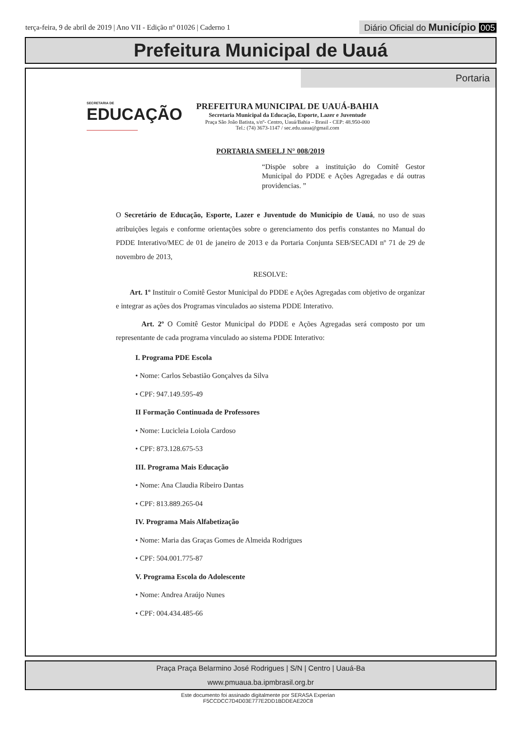terça-feira, 9 de abril de 2019 | Ano VII - Edição nº 01026 | Caderno 1
Diário Oficial do Município 005
Prefeitura Municipal de Uauá
Portaria
SECRETARIA DE
EDUCAÇÃO
PREFEITURA MUNICIPAL DE UAUÁ-BAHIA
Secretaria Municipal da Educação, Esporte, Lazer e Juventude
Praça São João Batista, s/nº- Centro, Uauá/Bahia – Brasil - CEP: 48.950-000
Tel.: (74) 3673-1147 / sec.edu.uaua@gmail.com
PORTARIA SMEELJ N° 008/2019
“Dispõe sobre a instituição do Comitê Gestor Municipal do PDDE e Ações Agregadas e dá outras providencias. ”
O Secretário de Educação, Esporte, Lazer e Juventude do Município de Uauá, no uso de suas atribuições legais e conforme orientações sobre o gerenciamento dos perfis constantes no Manual do PDDE Interativo/MEC de 01 de janeiro de 2013 e da Portaria Conjunta SEB/SECADI nº 71 de 29 de novembro de 2013,
RESOLVE:
Art. 1º Instituir o Comitê Gestor Municipal do PDDE e Ações Agregadas com objetivo de organizar e integrar as ações dos Programas vinculados ao sistema PDDE Interativo.
Art. 2º O Comitê Gestor Municipal do PDDE e Ações Agregadas será composto por um representante de cada programa vinculado ao sistema PDDE Interativo:
I. Programa PDE Escola
• Nome: Carlos Sebastião Gonçalves da Silva
• CPF: 947.149.595-49
II Formação Continuada de Professores
• Nome: Lucicleia Loiola Cardoso
• CPF: 873.128.675-53
III. Programa Mais Educação
• Nome: Ana Claudia Ribeiro Dantas
• CPF: 813.889.265-04
IV. Programa Mais Alfabetização
• Nome: Maria das Graças Gomes de Almeida Rodrigues
• CPF: 504.001.775-87
V. Programa Escola do Adolescente
• Nome: Andrea Araújo Nunes
• CPF: 004.434.485-66
Praça Praça Belarmino José Rodrigues | S/N | Centro | Uauá-Ba
www.pmuaua.ba.ipmbrasil.org.br
Este documento foi assinado digitalmente por SERASA Experian
F5CCDCC7D4D03E777E2DD1BDDEAE20C8